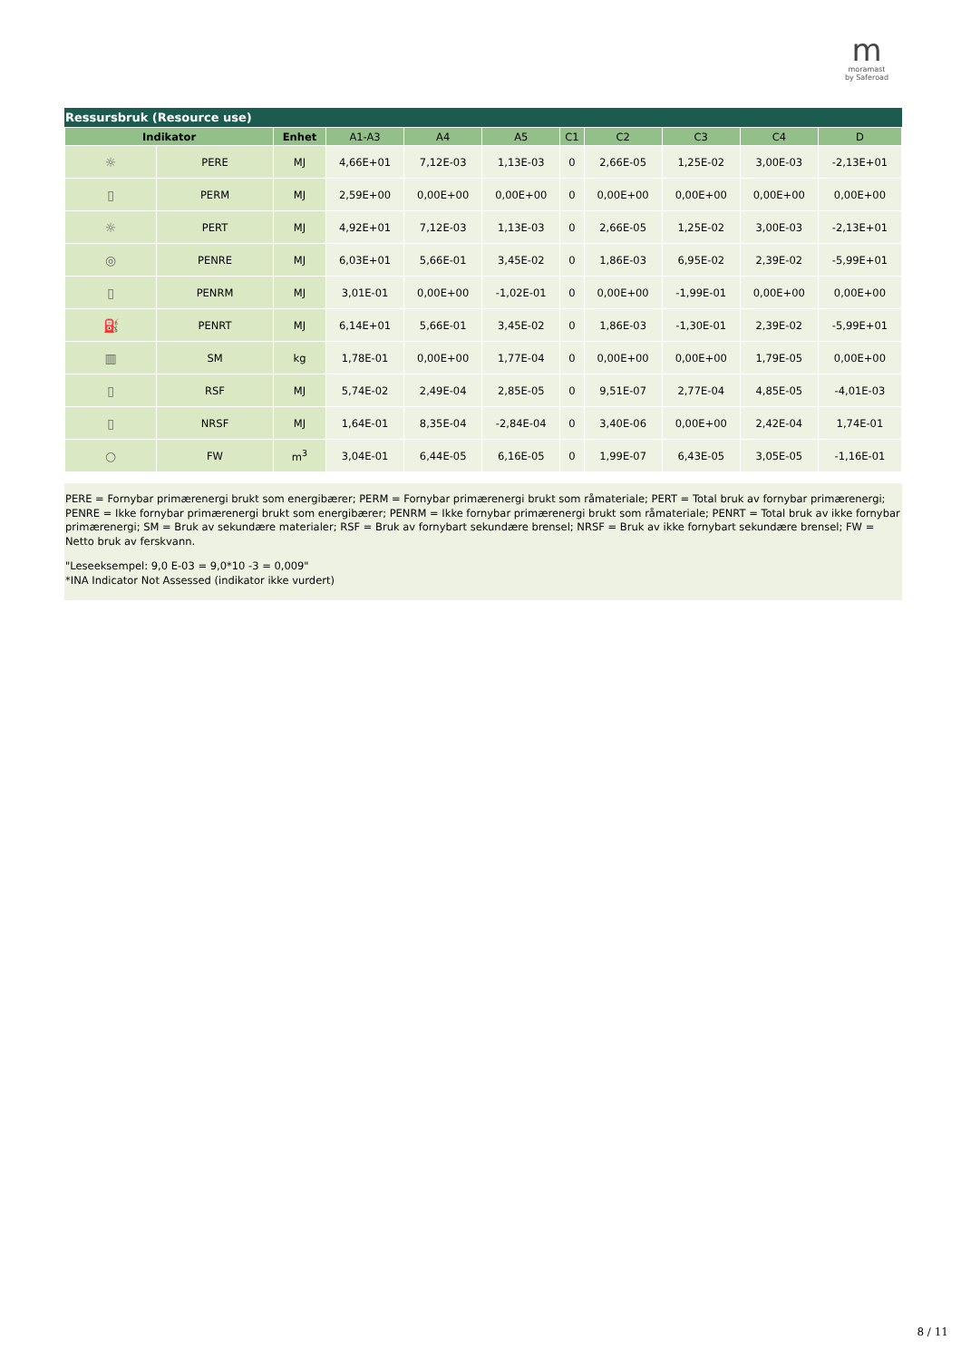m
moramast
by Saferoad
Ressursbruk (Resource use)
| Indikator | | Enhet | A1-A3 | A4 | A5 | C1 | C2 | C3 | C4 | D |
| --- | --- | --- | --- | --- | --- | --- | --- | --- | --- | --- |
| ☼ | PERE | MJ | 4,66E+01 | 7,12E-03 | 1,13E-03 | 0 | 2,66E-05 | 1,25E-02 | 3,00E-03 | -2,13E+01 |
| ▯ | PERM | MJ | 2,59E+00 | 0,00E+00 | 0,00E+00 | 0 | 0,00E+00 | 0,00E+00 | 0,00E+00 | 0,00E+00 |
| ☼ | PERT | MJ | 4,92E+01 | 7,12E-03 | 1,13E-03 | 0 | 2,66E-05 | 1,25E-02 | 3,00E-03 | -2,13E+01 |
| ◎ | PENRE | MJ | 6,03E+01 | 5,66E-01 | 3,45E-02 | 0 | 1,86E-03 | 6,95E-02 | 2,39E-02 | -5,99E+01 |
| ▯ | PENRM | MJ | 3,01E-01 | 0,00E+00 | -1,02E-01 | 0 | 0,00E+00 | -1,99E-01 | 0,00E+00 | 0,00E+00 |
| ⛽ | PENRT | MJ | 6,14E+01 | 5,66E-01 | 3,45E-02 | 0 | 1,86E-03 | -1,30E-01 | 2,39E-02 | -5,99E+01 |
| ▥ | SM | kg | 1,78E-01 | 0,00E+00 | 1,77E-04 | 0 | 0,00E+00 | 0,00E+00 | 1,79E-05 | 0,00E+00 |
| ▯ | RSF | MJ | 5,74E-02 | 2,49E-04 | 2,85E-05 | 0 | 9,51E-07 | 2,77E-04 | 4,85E-05 | -4,01E-03 |
| ▯ | NRSF | MJ | 1,64E-01 | 8,35E-04 | -2,84E-04 | 0 | 3,40E-06 | 0,00E+00 | 2,42E-04 | 1,74E-01 |
| ○ | FW | m<sup>3</sup> | 3,04E-01 | 6,44E-05 | 6,16E-05 | 0 | 1,99E-07 | 6,43E-05 | 3,05E-05 | -1,16E-01 |
PERE = Fornybar primærenergi brukt som energibærer; PERM = Fornybar primærenergi brukt som råmateriale; PERT = Total bruk av fornybar primærenergi; PENRE = Ikke fornybar primærenergi brukt som energibærer; PENRM = Ikke fornybar primærenergi brukt som råmateriale; PENRT = Total bruk av ikke fornybar primærenergi; SM = Bruk av sekundære materialer; RSF = Bruk av fornybart sekundære brensel; NRSF = Bruk av ikke fornybart sekundære brensel; FW = Netto bruk av ferskvann.
"Leseeksempel: 9,0 E-03 = 9,0*10 -3 = 0,009"
*INA Indicator Not Assessed (indikator ikke vurdert)
8 / 11